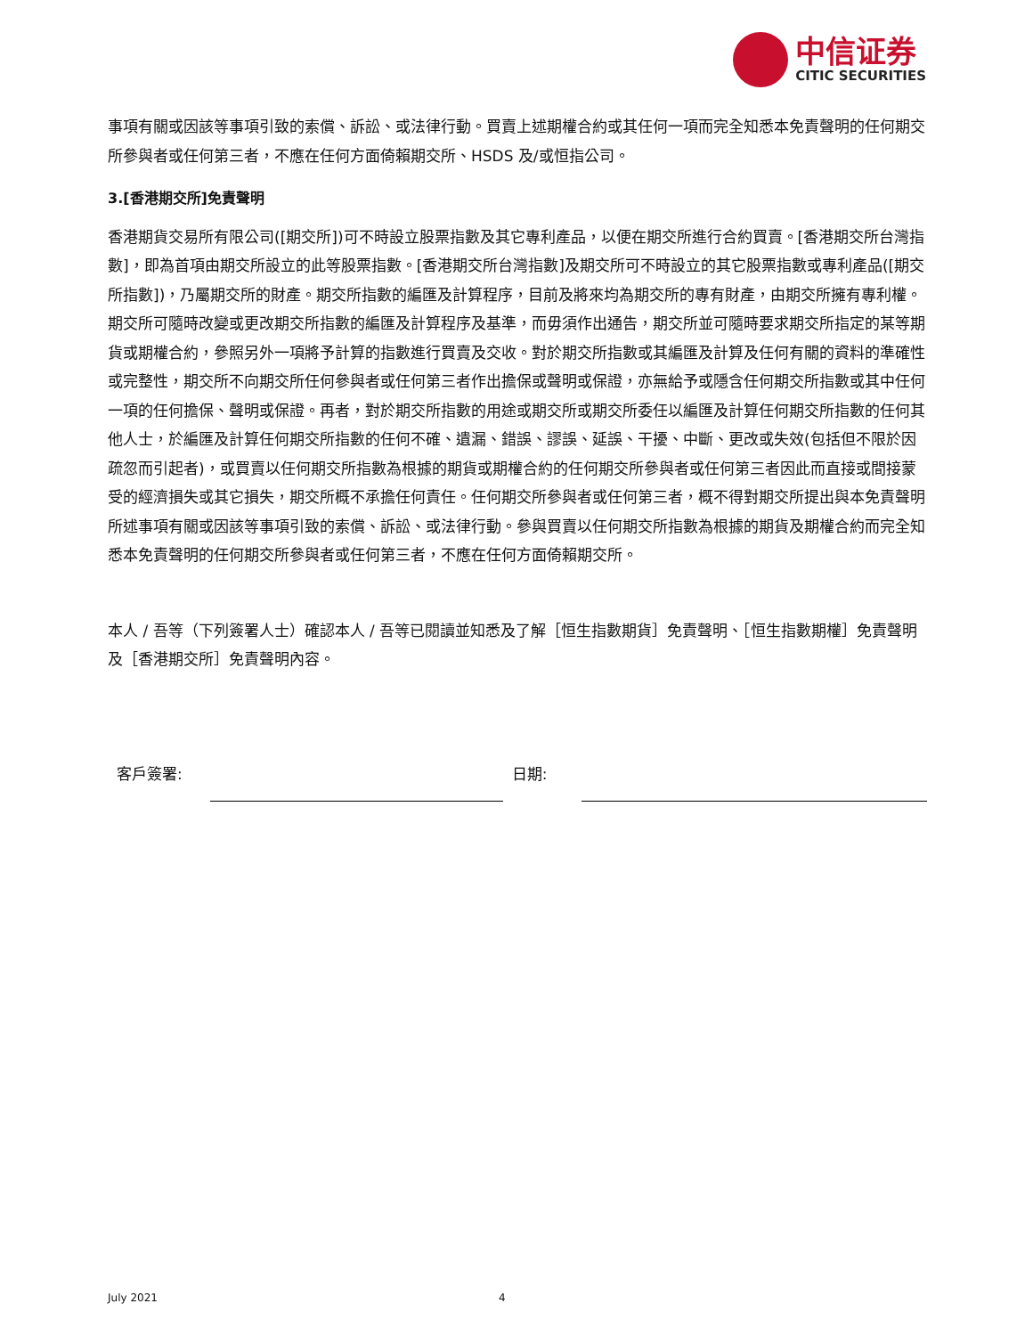中信证券
CITIC SECURITIES
事項有關或因該等事項引致的索償、訴訟、或法律行動。買賣上述期權合約或其任何一項而完全知悉本免責聲明的任何期交所參與者或任何第三者，不應在任何方面倚賴期交所、HSDS 及/或恒指公司。
3.[香港期交所]免責聲明
香港期貨交易所有限公司([期交所])可不時設立股票指數及其它專利產品，以便在期交所進行合約買賣。[香港期交所台灣指數]，即為首項由期交所設立的此等股票指數。[香港期交所台灣指數]及期交所可不時設立的其它股票指數或專利產品([期交所指數])，乃屬期交所的財產。期交所指數的編匯及計算程序，目前及將來均為期交所的專有財產，由期交所擁有專利權。期交所可隨時改變或更改期交所指數的編匯及計算程序及基準，而毋須作出通告，期交所並可隨時要求期交所指定的某等期貨或期權合約，參照另外一項將予計算的指數進行買賣及交收。對於期交所指數或其編匯及計算及任何有關的資料的準確性或完整性，期交所不向期交所任何參與者或任何第三者作出擔保或聲明或保證，亦無給予或隱含任何期交所指數或其中任何一項的任何擔保、聲明或保證。再者，對於期交所指數的用途或期交所或期交所委任以編匯及計算任何期交所指數的任何其他人士，於編匯及計算任何期交所指數的任何不確、遺漏、錯誤、謬誤、延誤、干擾、中斷、更改或失效(包括但不限於因疏忽而引起者)，或買賣以任何期交所指數為根據的期貨或期權合約的任何期交所參與者或任何第三者因此而直接或間接蒙受的經濟損失或其它損失，期交所概不承擔任何責任。任何期交所參與者或任何第三者，概不得對期交所提出與本免責聲明所述事項有關或因該等事項引致的索償、訴訟、或法律行動。參與買賣以任何期交所指數為根據的期貨及期權合約而完全知悉本免責聲明的任何期交所參與者或任何第三者，不應在任何方面倚賴期交所。
本人 / 吾等（下列簽署人士）確認本人 / 吾等已閱讀並知悉及了解［恒生指數期貨］免責聲明、［恒生指數期權］免責聲明及［香港期交所］免責聲明內容。
客戶簽署: 日期:
July 2021 4